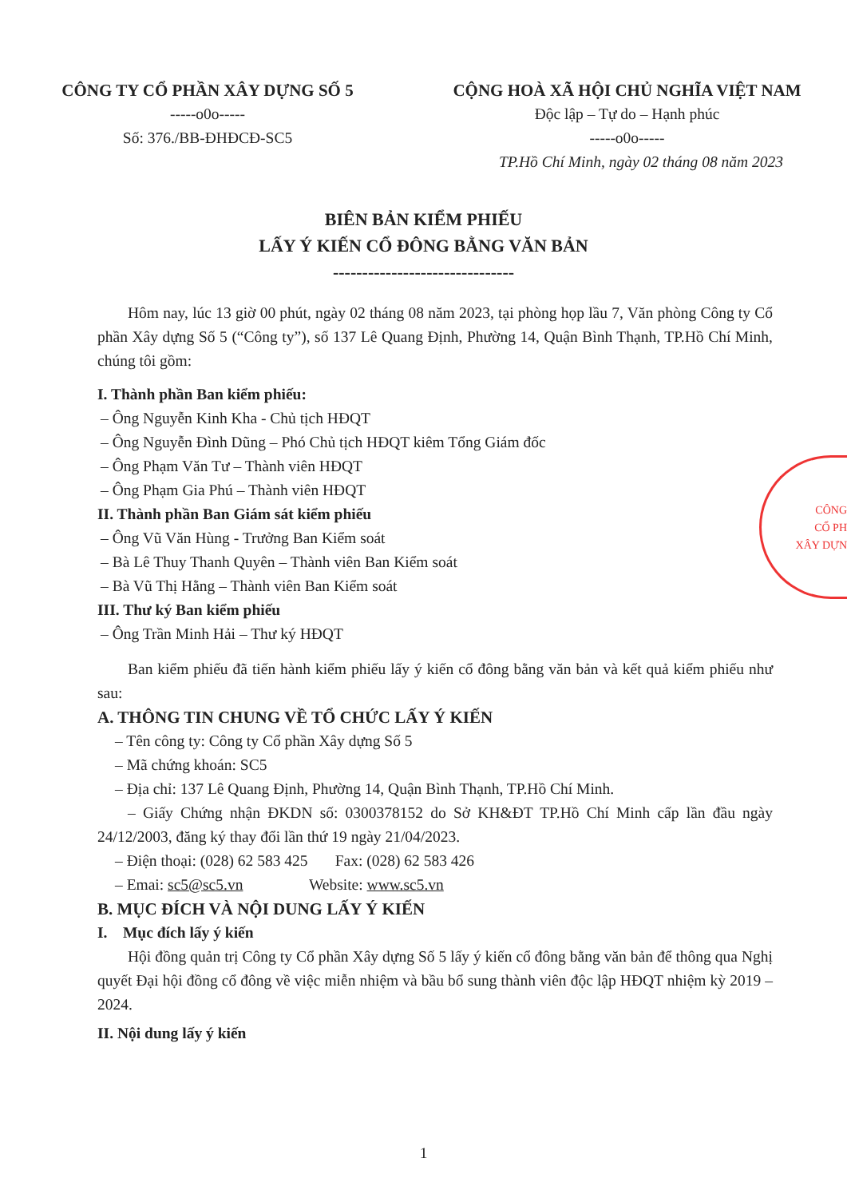CÔNG TY CỔ PHẦN XÂY DỰNG SỐ 5
-----o0o-----
Số: 376./BB-ĐHĐCĐ-SC5
CỘNG HOÀ XÃ HỘI CHỦ NGHĨA VIỆT NAM
Độc lập – Tự do – Hạnh phúc
-----o0o-----
TP.Hồ Chí Minh, ngày 02 tháng 08 năm 2023
BIÊN BẢN KIỂM PHIẾU
LẤY Ý KIẾN CỔ ĐÔNG BẰNG VĂN BẢN
-------------------------------
Hôm nay, lúc 13 giờ 00 phút, ngày 02 tháng 08 năm 2023, tại phòng họp lầu 7, Văn phòng Công ty Cổ phần Xây dựng Số 5 (“Công ty”), số 137 Lê Quang Định, Phường 14, Quận Bình Thạnh, TP.Hồ Chí Minh, chúng tôi gồm:
I. Thành phần Ban kiểm phiếu:
– Ông Nguyễn Kinh Kha - Chủ tịch HĐQT
– Ông Nguyễn Đình Dũng – Phó Chủ tịch HĐQT kiêm Tổng Giám đốc
– Ông Phạm Văn Tư – Thành viên HĐQT
– Ông Phạm Gia Phú – Thành viên HĐQT
II. Thành phần Ban Giám sát kiểm phiếu
– Ông Vũ Văn Hùng - Trưởng Ban Kiểm soát
– Bà Lê Thuy Thanh Quyên – Thành viên Ban Kiểm soát
– Bà Vũ Thị Hằng – Thành viên Ban Kiểm soát
III. Thư ký Ban kiểm phiếu
– Ông Trần Minh Hải – Thư ký HĐQT
Ban kiểm phiếu đã tiến hành kiểm phiếu lấy ý kiến cổ đông bằng văn bản và kết quả kiểm phiếu như sau:
A. THÔNG TIN CHUNG VỀ TỔ CHỨC LẤY Ý KIẾN
– Tên công ty: Công ty Cổ phần Xây dựng Số 5
– Mã chứng khoán: SC5
– Địa chỉ: 137 Lê Quang Định, Phường 14, Quận Bình Thạnh, TP.Hồ Chí Minh.
– Giấy Chứng nhận ĐKDN số: 0300378152 do Sở KH&ĐT TP.Hồ Chí Minh cấp lần đầu ngày 24/12/2003, đăng ký thay đổi lần thứ 19 ngày 21/04/2023.
– Điện thoại: (028) 62 583 425 Fax: (028) 62 583 426
– Emai: sc5@sc5.vn Website: www.sc5.vn
B. MỤC ĐÍCH VÀ NỘI DUNG LẤY Ý KIẾN
I. Mục đích lấy ý kiến
Hội đồng quản trị Công ty Cổ phần Xây dựng Số 5 lấy ý kiến cổ đông bằng văn bản để thông qua Nghị quyết Đại hội đồng cổ đông về việc miễn nhiệm và bầu bổ sung thành viên độc lập HĐQT nhiệm kỳ 2019 – 2024.
II. Nội dung lấy ý kiến
1
CÔNG
CỔ PH
XÂY DỰN